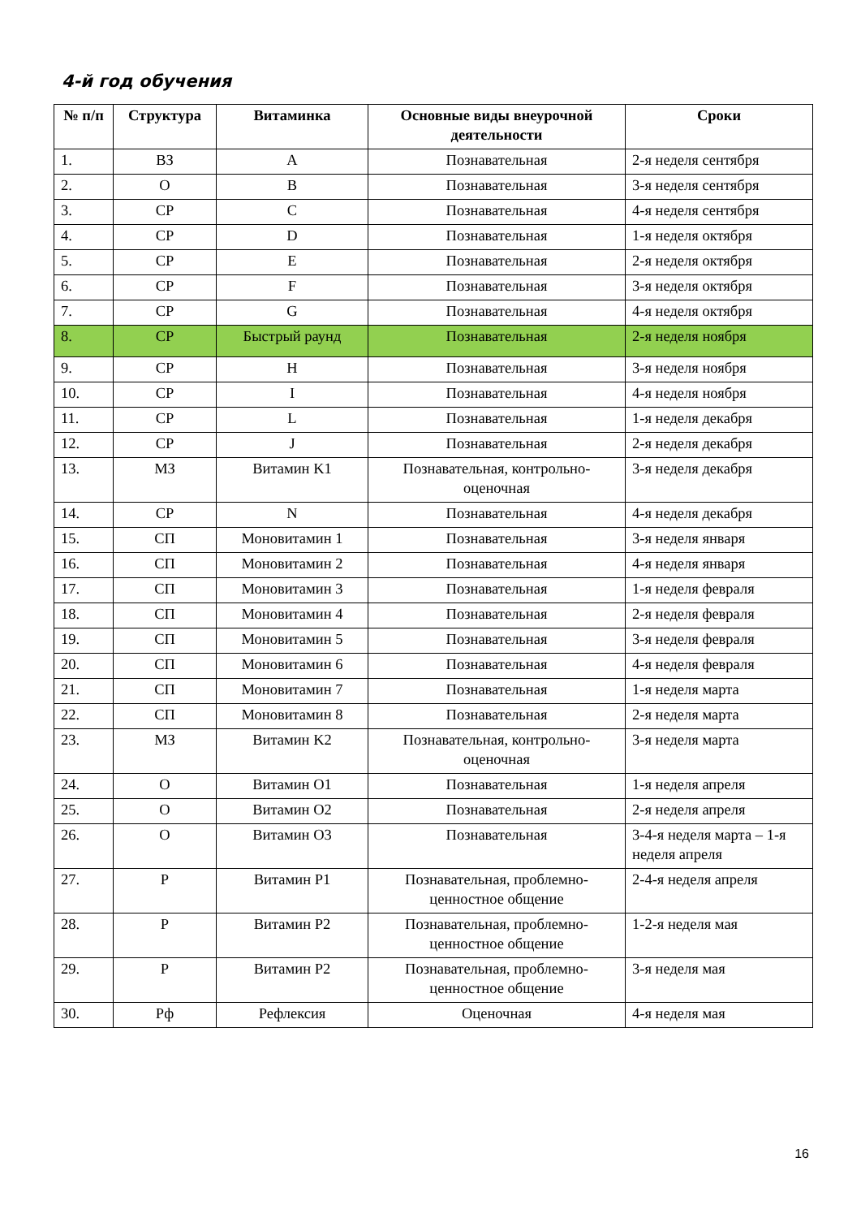4-й год обучения
| № п/п | Структура | Витаминка | Основные виды внеурочной деятельности | Сроки |
| --- | --- | --- | --- | --- |
| 1. | ВЗ | A | Познавательная | 2-я неделя сентября |
| 2. | О | B | Познавательная | 3-я неделя сентября |
| 3. | СР | C | Познавательная | 4-я неделя сентября |
| 4. | СР | D | Познавательная | 1-я неделя октября |
| 5. | СР | E | Познавательная | 2-я неделя октября |
| 6. | СР | F | Познавательная | 3-я неделя октября |
| 7. | СР | G | Познавательная | 4-я неделя октября |
| 8. | СР | Быстрый раунд | Познавательная | 2-я неделя ноября |
| 9. | СР | H | Познавательная | 3-я неделя ноября |
| 10. | СР | I | Познавательная | 4-я неделя ноября |
| 11. | СР | L | Познавательная | 1-я неделя декабря |
| 12. | СР | J | Познавательная | 2-я неделя декабря |
| 13. | МЗ | Витамин K1 | Познавательная, контрольно-оценочная | 3-я неделя декабря |
| 14. | СР | N | Познавательная | 4-я неделя декабря |
| 15. | СП | Моновитамин 1 | Познавательная | 3-я неделя января |
| 16. | СП | Моновитамин 2 | Познавательная | 4-я неделя января |
| 17. | СП | Моновитамин 3 | Познавательная | 1-я неделя февраля |
| 18. | СП | Моновитамин 4 | Познавательная | 2-я неделя февраля |
| 19. | СП | Моновитамин 5 | Познавательная | 3-я неделя февраля |
| 20. | СП | Моновитамин 6 | Познавательная | 4-я неделя февраля |
| 21. | СП | Моновитамин 7 | Познавательная | 1-я неделя марта |
| 22. | СП | Моновитамин 8 | Познавательная | 2-я неделя марта |
| 23. | МЗ | Витамин K2 | Познавательная, контрольно-оценочная | 3-я неделя марта |
| 24. | О | Витамин O1 | Познавательная | 1-я неделя апреля |
| 25. | О | Витамин O2 | Познавательная | 2-я неделя апреля |
| 26. | О | Витамин O3 | Познавательная | 3-4-я неделя марта – 1-я неделя апреля |
| 27. | Р | Витамин P1 | Познавательная, проблемно-ценностное общение | 2-4-я неделя апреля |
| 28. | Р | Витамин P2 | Познавательная, проблемно-ценностное общение | 1-2-я неделя мая |
| 29. | Р | Витамин P2 | Познавательная, проблемно-ценностное общение | 3-я неделя мая |
| 30. | Рф | Рефлексия | Оценочная | 4-я неделя мая |
16